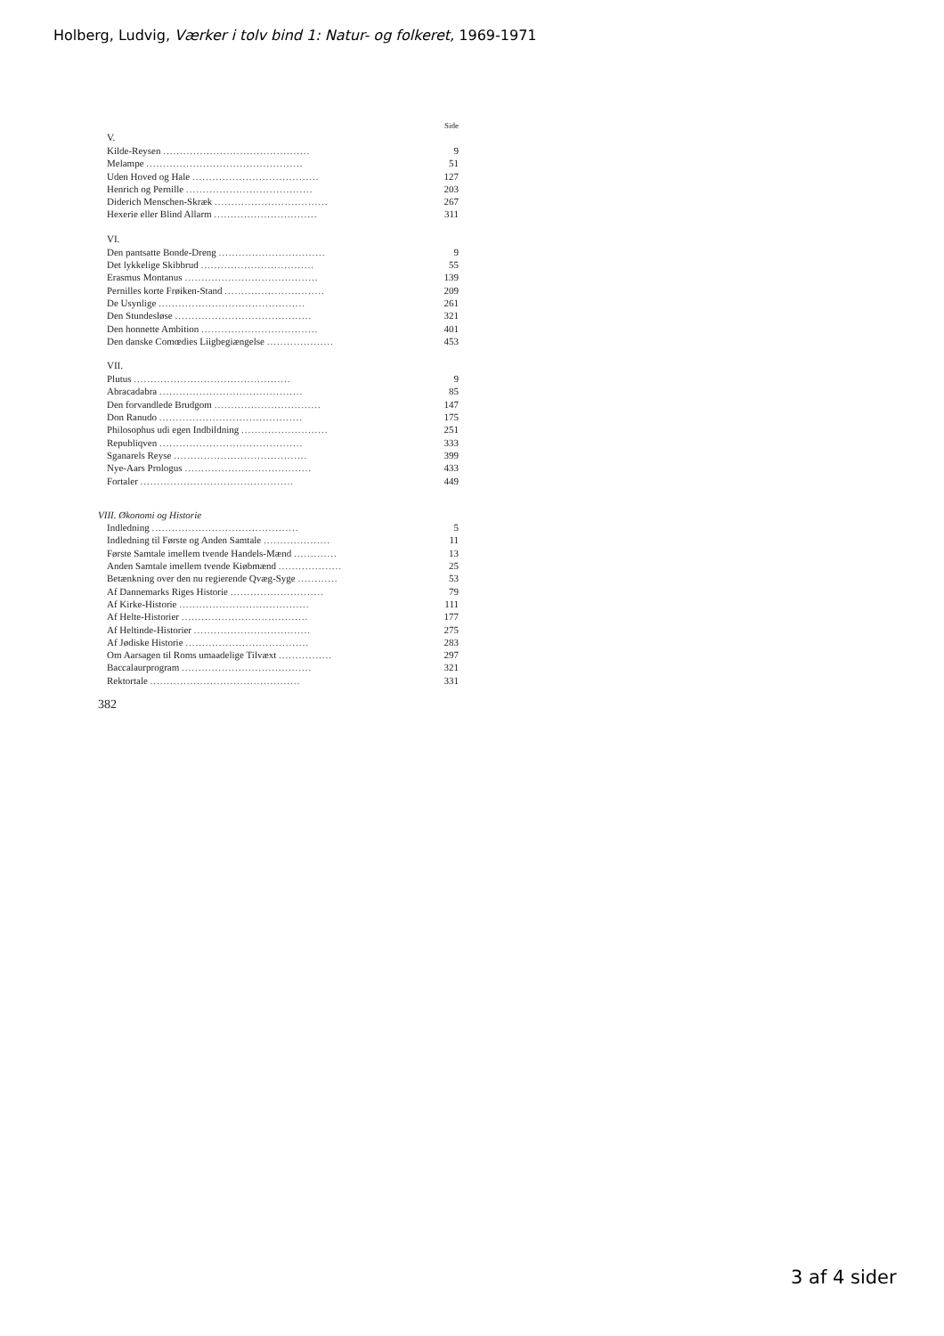Holberg, Ludvig, Værker i tolv bind 1: Natur- og folkeret, 1969-1971
Side
| V. | |
| Kilde-Reysen ............................................ | 9 |
| Melampe ............................................... | 51 |
| Uden Hoved og Hale ...................................... | 127 |
| Henrich og Pernille ...................................... | 203 |
| Diderich Menschen-Skræk .................................. | 267 |
| Hexerie eller Blind Allarm ............................... | 311 |
| VI. | |
| Den pantsatte Bonde-Dreng ................................ | 9 |
| Det lykkelige Skibbrud .................................. | 55 |
| Erasmus Montanus ........................................ | 139 |
| Pernilles korte Frøiken-Stand .............................. | 209 |
| De Usynlige ............................................ | 261 |
| Den Stundesløse ......................................... | 321 |
| Den honnette Ambition ................................... | 401 |
| Den danske Comœdies Liigbegiængelse .................... | 453 |
| VII. | |
| Plutus ............................................... | 9 |
| Abracadabra ........................................... | 85 |
| Den forvandlede Brudgom ................................ | 147 |
| Don Ranudo ........................................... | 175 |
| Philosophus udi egen Indbildning .......................... | 251 |
| Republiqven ........................................... | 333 |
| Sganarels Reyse ........................................ | 399 |
| Nye-Aars Prologus ...................................... | 433 |
| Fortaler .............................................. | 449 |
| VIII. Økonomi og Historie | |
| Indledning ............................................ | 5 |
| Indledning til Første og Anden Samtale .................... | 11 |
| Første Samtale imellem tvende Handels-Mænd ............. | 13 |
| Anden Samtale imellem tvende Kiøbmænd ................... | 25 |
| Betænkning over den nu regierende Qvæg-Syge ............ | 53 |
| Af Dannemarks Riges Historie ............................ | 79 |
| Af Kirke-Historie ....................................... | 111 |
| Af Helte-Historier ...................................... | 177 |
| Af Heltinde-Historier ................................... | 275 |
| Af Jødiske Historie ..................................... | 283 |
| Om Aarsagen til Roms umaadelige Tilvæxt ................ | 297 |
| Baccalaurprogram ....................................... | 321 |
| Rektortale ............................................. | 331 |
382
3 af 4 sider